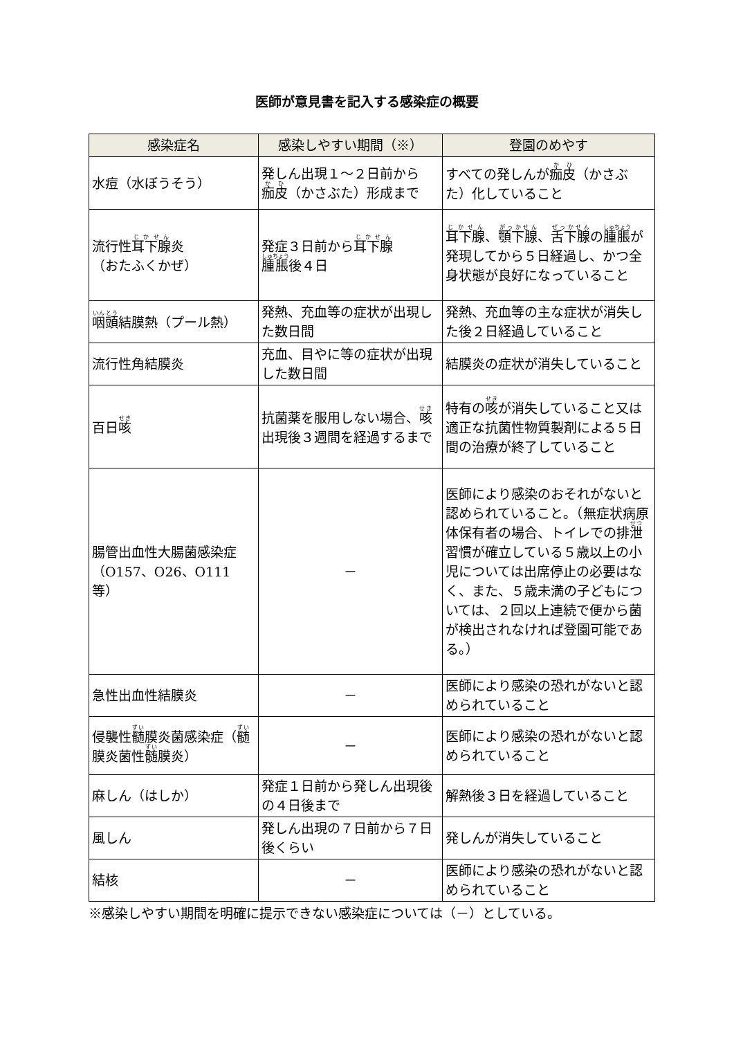医師が意見書を記入する感染症の概要
| 感染症名 | 感染しやすい期間（※） | 登園のめやす |
| --- | --- | --- |
| 水痘（水ぼうそう） | 発しん出現１～２日前から 痂皮 （かさぶた）形成まで | すべての発しんが 痂皮 （かさぶた）化していること |
| 流行性 耳下腺 炎 （おたふくかぜ） | 発症３日前から 耳下腺 腫脹 後４日 | 耳下腺 、 顎下腺 、 舌下腺 の 腫脹 が発現してから５日経過し、かつ全身状態が良好になっていること |
| 咽頭 結膜熱（プール熱） | 発熱、充血等の症状が出現した数日間 | 発熱、充血等の主な症状が消失した後２日経過していること |
| 流行性角結膜炎 | 充血、目やに等の症状が出現した数日間 | 結膜炎の症状が消失していること |
| 百日 咳 | 抗菌薬を服用しない場合、 咳 出現後３週間を経過するまで | 特有の 咳 が消失していること又は適正な抗菌性物質製剤による５日間の治療が終了していること |
| 腸管出血性大腸菌感染症（O157、O26、O111等） | － | 医師により感染のおそれがないと認められていること。（無症状病原体保有者の場合、トイレでの排 泄 習慣が確立している５歳以上の小児については出席停止の必要はなく、また、５歳未満の子どもについては、２回以上連続で便から菌が検出されなければ登園可能である。） |
| 急性出血性結膜炎 | － | 医師により感染の恐れがないと認められていること |
| 侵襲性 髄 膜炎菌感染症（ 髄 膜炎菌性 髄 膜炎） | － | 医師により感染の恐れがないと認められていること |
| 麻しん（はしか） | 発症１日前から発しん出現後の４日後まで | 解熱後３日を経過していること |
| 風しん | 発しん出現の７日前から７日後くらい | 発しんが消失していること |
| 結核 | － | 医師により感染の恐れがないと認められていること |
※感染しやすい期間を明確に提示できない感染症については（－）としている。